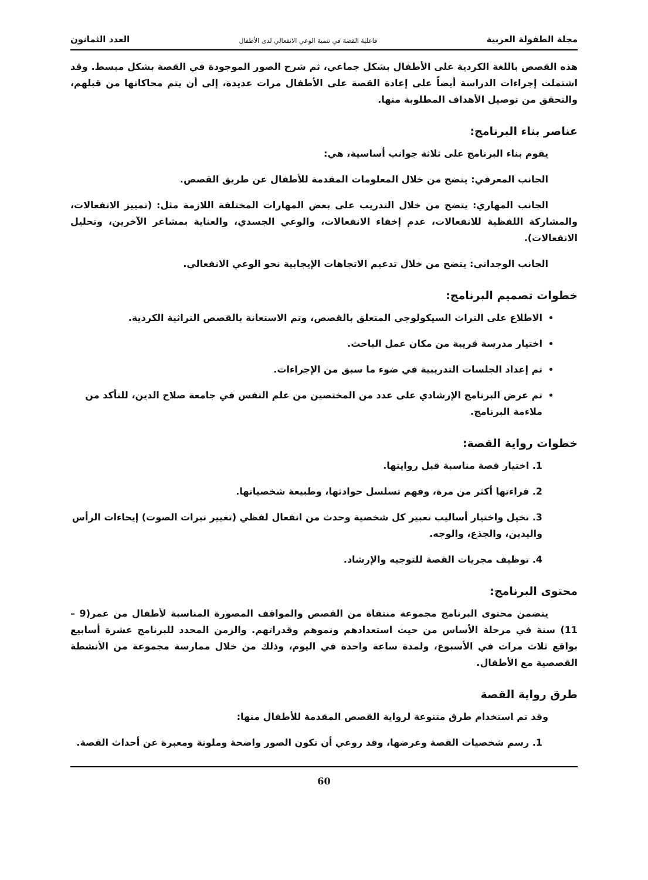مجلة الطفولة العربية فاعلية القصة في تنمية الوعي الانفعالي لدى الأطفال العدد الثمانون
هذه القصص باللغة الكردية على الأطفال بشكل جماعي، ثم شرح الصور الموجودة في القصة بشكل مبسط. وقد اشتملت إجراءات الدراسة أيضاً على إعادة القصة على الأطفال مرات عديدة، إلى أن يتم محاكاتها من قبلهم، والتحقق من توصيل الأهداف المطلوبة منها.
عناصر بناء البرنامج:
يقوم بناء البرنامج على ثلاثة جوانب أساسية، هي:
الجانب المعرفي: يتضح من خلال المعلومات المقدمة للأطفال عن طريق القصص.
الجانب المهاري: يتضح من خلال التدريب على بعض المهارات المختلفة اللازمة مثل: (تمييز الانفعالات، والمشاركة اللفظية للانفعالات، عدم إخفاء الانفعالات، والوعي الجسدي، والعناية بمشاعر الآخرين، وتحليل الانفعالات).
الجانب الوجداني: يتضح من خلال تدعيم الاتجاهات الإيجابية نحو الوعي الانفعالي.
خطوات تصميم البرنامج:
الاطلاع على التراث السيكولوجي المتعلق بالقصص، وتم الاستعانة بالقصص التراثية الكردية.
اختيار مدرسة قريبة من مكان عمل الباحث.
تم إعداد الجلسات التدريبية في ضوء ما سبق من الإجراءات.
تم عرض البرنامج الإرشادي على عدد من المختصين من علم النفس في جامعة صلاح الدين، للتأكد من ملاءمة البرنامج.
خطوات رواية القصة:
1. اختيار قصة مناسبة قبل روايتها.
2. قراءتها أكثر من مرة، وفهم تسلسل حوادثها، وطبيعة شخصياتها.
3. تخيل واختيار أساليب تعبير كل شخصية وحدث من انفعال لفظي (تغيير نبرات الصوت) إيحاءات الرأس واليدين، والجذع، والوجه.
4. توظيف مجريات القصة للتوجيه والإرشاد.
محتوى البرنامج:
يتضمن محتوى البرنامج مجموعة منتقاة من القصص والمواقف المصورة المناسبة لأطفال من عمر(9 – 11) سنة في مرحلة الأساس من حيث استعدادهم ونموهم وقدراتهم. والزمن المحدد للبرنامج عشرة أسابيع بواقع ثلاث مرات في الأسبوع، ولمدة ساعة واحدة في اليوم، وذلك من خلال ممارسة مجموعة من الأنشطة القصصية مع الأطفال.
طرق رواية القصة
وقد تم استخدام طرق متنوعة لرواية القصص المقدمة للأطفال منها:
1. رسم شخصيات القصة وعرضها، وقد روعي أن تكون الصور واضحة وملونة ومعبرة عن أحداث القصة.
60